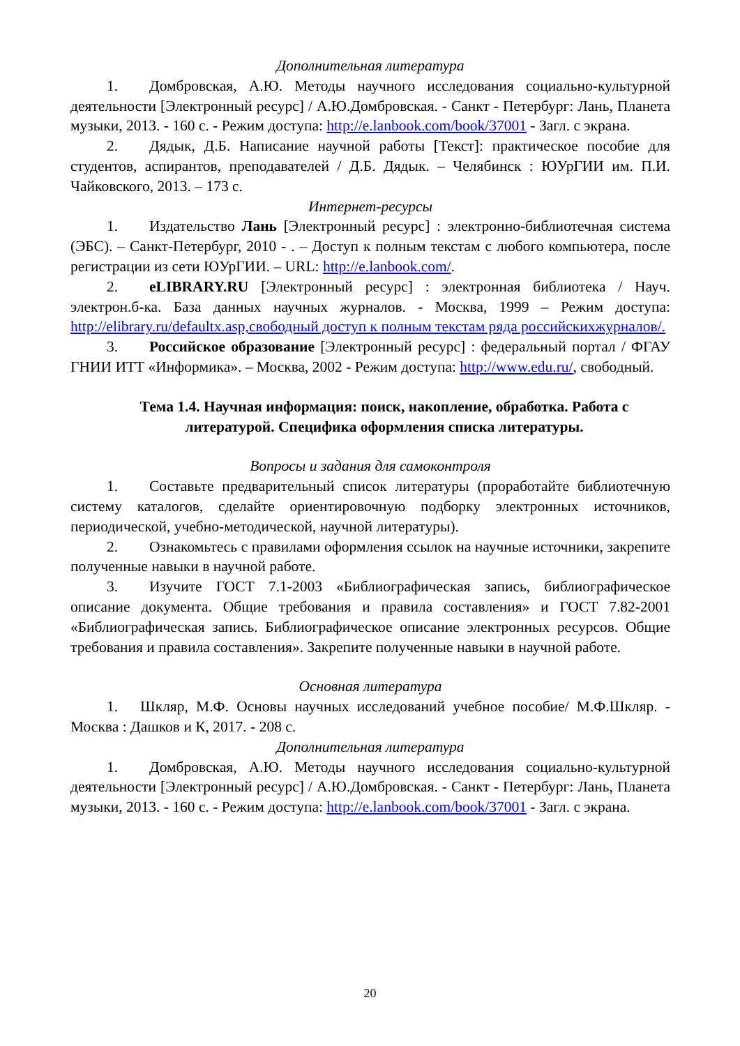Дополнительная литература
1. Домбровская, А.Ю. Методы научного исследования социально-культурной деятельности [Электронный ресурс] / А.Ю.Домбровская. - Санкт - Петербург: Лань, Планета музыки, 2013. - 160 с. - Режим доступа: http://e.lanbook.com/book/37001 - Загл. с экрана.
2. Дядык, Д.Б. Написание научной работы [Текст]: практическое пособие для студентов, аспирантов, преподавателей / Д.Б. Дядык. – Челябинск : ЮУрГИИ им. П.И. Чайковского, 2013. – 173 с.
Интернет-ресурсы
1. Издательство Лань [Электронный ресурс] : электронно-библиотечная система (ЭБС). – Санкт-Петербург, 2010 - . – Доступ к полным текстам с любого компьютера, после регистрации из сети ЮУрГИИ. – URL: http://e.lanbook.com/.
2. eLIBRARY.RU [Электронный ресурс] : электронная библиотека / Науч. электрон.б-ка. База данных научных журналов. - Москва, 1999 – Режим доступа: http://elibrary.ru/defaultx.asp,свободный доступ к полным текстам ряда российскихжурналов/.
3. Российское образование [Электронный ресурс] : федеральный портал / ФГАУ ГНИИ ИТТ «Информика». – Москва, 2002 - Режим доступа: http://www.edu.ru/, свободный.
Тема 1.4. Научная информация: поиск, накопление, обработка. Работа с литературой. Специфика оформления списка литературы.
Вопросы и задания для самоконтроля
1. Составьте предварительный список литературы (проработайте библиотечную систему каталогов, сделайте ориентировочную подборку электронных источников, периодической, учебно-методической, научной литературы).
2. Ознакомьтесь с правилами оформления ссылок на научные источники, закрепите полученные навыки в научной работе.
3. Изучите ГОСТ 7.1-2003 «Библиографическая запись, библиографическое описание документа. Общие требования и правила составления» и ГОСТ 7.82-2001 «Библиографическая запись. Библиографическое описание электронных ресурсов. Общие требования и правила составления». Закрепите полученные навыки в научной работе.
Основная литература
1. Шкляр, М.Ф. Основы научных исследований учебное пособие/ М.Ф.Шкляр. - Москва : Дашков и К, 2017. - 208 с.
Дополнительная литература
1. Домбровская, А.Ю. Методы научного исследования социально-культурной деятельности [Электронный ресурс] / А.Ю.Домбровская. - Санкт - Петербург: Лань, Планета музыки, 2013. - 160 с. - Режим доступа: http://e.lanbook.com/book/37001 - Загл. с экрана.
20